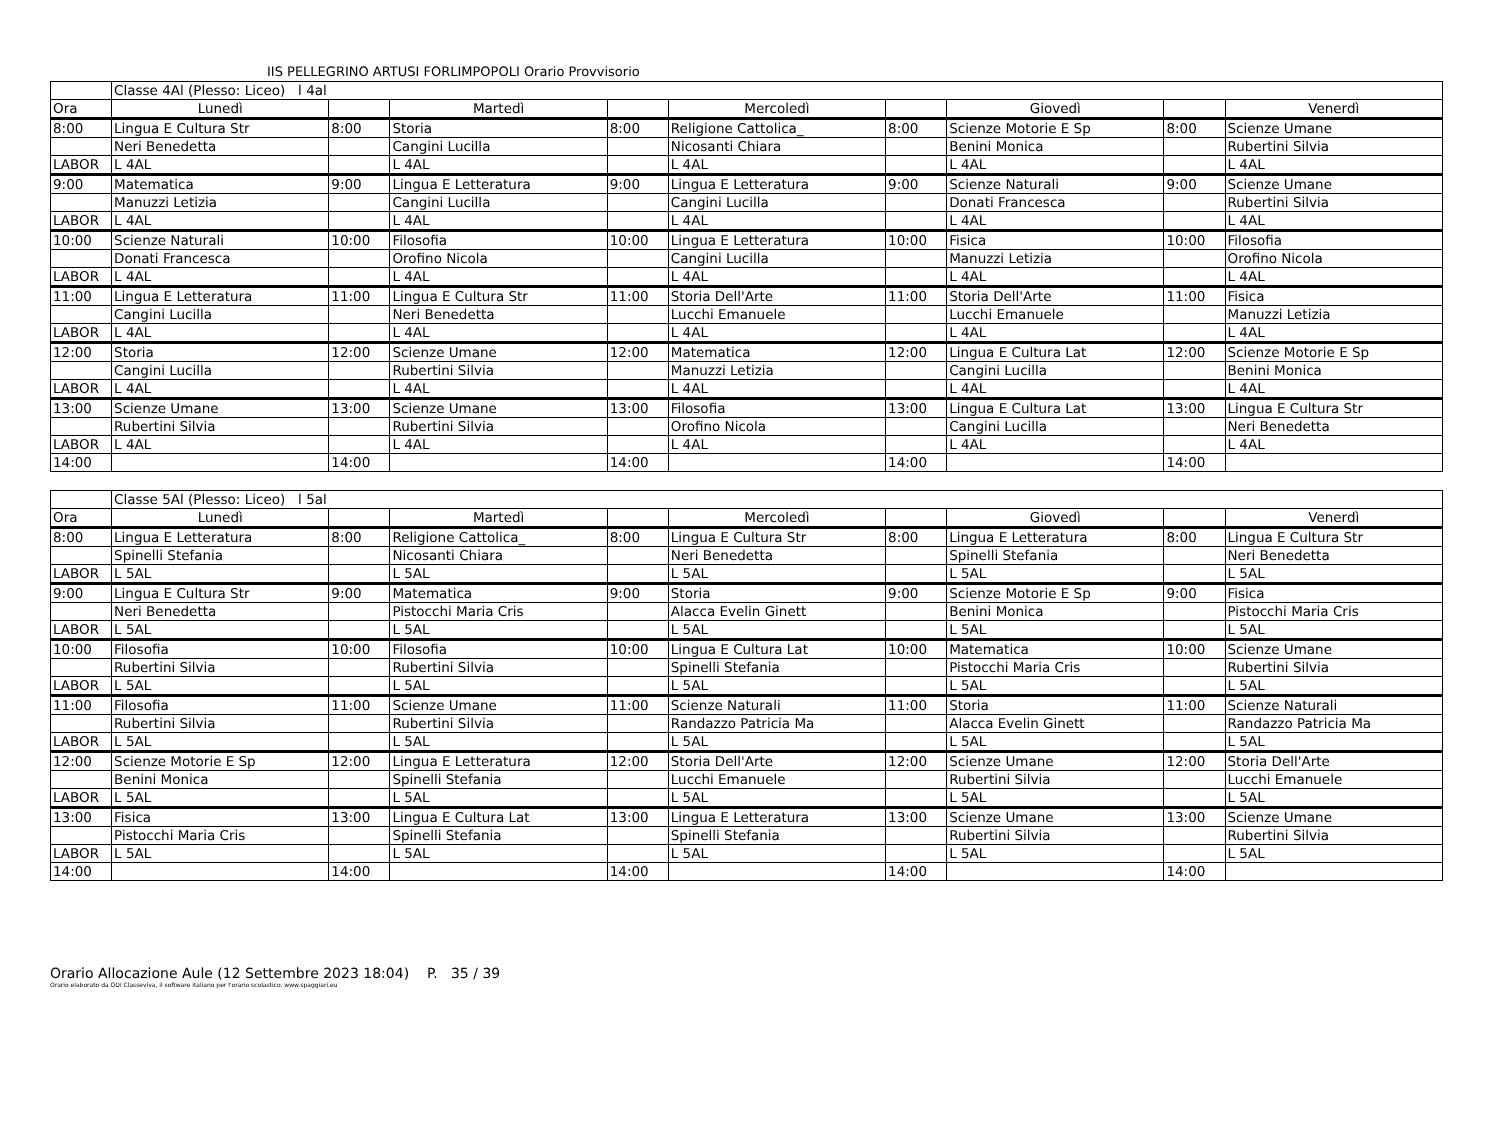IIS PELLEGRINO ARTUSI FORLIMPOPOLI Orario Provvisorio
| | Classe 4Al (Plesso: Liceo) l 4al | | | | | | | | |
| Ora | Lunedì | | Martedì | | Mercoledì | | Giovedì | | Venerdì |
| 8:00 | Lingua E Cultura Str | 8:00 | Storia | 8:00 | Religione Cattolica_ | 8:00 | Scienze Motorie E Sp | 8:00 | Scienze Umane |
| | Neri Benedetta | | Cangini Lucilla | | Nicosanti Chiara | | Benini Monica | | Rubertini Silvia |
| LABOR | L 4AL | | L 4AL | | L 4AL | | L 4AL | | L 4AL |
| 9:00 | Matematica | 9:00 | Lingua E Letteratura | 9:00 | Lingua E Letteratura | 9:00 | Scienze Naturali | 9:00 | Scienze Umane |
| | Manuzzi Letizia | | Cangini Lucilla | | Cangini Lucilla | | Donati Francesca | | Rubertini Silvia |
| LABOR | L 4AL | | L 4AL | | L 4AL | | L 4AL | | L 4AL |
| 10:00 | Scienze Naturali | 10:00 | Filosofia | 10:00 | Lingua E Letteratura | 10:00 | Fisica | 10:00 | Filosofia |
| | Donati Francesca | | Orofino Nicola | | Cangini Lucilla | | Manuzzi Letizia | | Orofino Nicola |
| LABOR | L 4AL | | L 4AL | | L 4AL | | L 4AL | | L 4AL |
| 11:00 | Lingua E Letteratura | 11:00 | Lingua E Cultura Str | 11:00 | Storia Dell'Arte | 11:00 | Storia Dell'Arte | 11:00 | Fisica |
| | Cangini Lucilla | | Neri Benedetta | | Lucchi Emanuele | | Lucchi Emanuele | | Manuzzi Letizia |
| LABOR | L 4AL | | L 4AL | | L 4AL | | L 4AL | | L 4AL |
| 12:00 | Storia | 12:00 | Scienze Umane | 12:00 | Matematica | 12:00 | Lingua E Cultura Lat | 12:00 | Scienze Motorie E Sp |
| | Cangini Lucilla | | Rubertini Silvia | | Manuzzi Letizia | | Cangini Lucilla | | Benini Monica |
| LABOR | L 4AL | | L 4AL | | L 4AL | | L 4AL | | L 4AL |
| 13:00 | Scienze Umane | 13:00 | Scienze Umane | 13:00 | Filosofia | 13:00 | Lingua E Cultura Lat | 13:00 | Lingua E Cultura Str |
| | Rubertini Silvia | | Rubertini Silvia | | Orofino Nicola | | Cangini Lucilla | | Neri Benedetta |
| LABOR | L 4AL | | L 4AL | | L 4AL | | L 4AL | | L 4AL |
| 14:00 | | 14:00 | | 14:00 | | 14:00 | | 14:00 | |
| | Classe 5Al (Plesso: Liceo) l 5al | | | | | | | | |
| Ora | Lunedì | | Martedì | | Mercoledì | | Giovedì | | Venerdì |
| 8:00 | Lingua E Letteratura | 8:00 | Religione Cattolica_ | 8:00 | Lingua E Cultura Str | 8:00 | Lingua E Letteratura | 8:00 | Lingua E Cultura Str |
| | Spinelli Stefania | | Nicosanti Chiara | | Neri Benedetta | | Spinelli Stefania | | Neri Benedetta |
| LABOR | L 5AL | | L 5AL | | L 5AL | | L 5AL | | L 5AL |
| 9:00 | Lingua E Cultura Str | 9:00 | Matematica | 9:00 | Storia | 9:00 | Scienze Motorie E Sp | 9:00 | Fisica |
| | Neri Benedetta | | Pistocchi Maria Cris | | Alacca Evelin Ginett | | Benini Monica | | Pistocchi Maria Cris |
| LABOR | L 5AL | | L 5AL | | L 5AL | | L 5AL | | L 5AL |
| 10:00 | Filosofia | 10:00 | Filosofia | 10:00 | Lingua E Cultura Lat | 10:00 | Matematica | 10:00 | Scienze Umane |
| | Rubertini Silvia | | Rubertini Silvia | | Spinelli Stefania | | Pistocchi Maria Cris | | Rubertini Silvia |
| LABOR | L 5AL | | L 5AL | | L 5AL | | L 5AL | | L 5AL |
| 11:00 | Filosofia | 11:00 | Scienze Umane | 11:00 | Scienze Naturali | 11:00 | Storia | 11:00 | Scienze Naturali |
| | Rubertini Silvia | | Rubertini Silvia | | Randazzo Patricia Ma | | Alacca Evelin Ginett | | Randazzo Patricia Ma |
| LABOR | L 5AL | | L 5AL | | L 5AL | | L 5AL | | L 5AL |
| 12:00 | Scienze Motorie E Sp | 12:00 | Lingua E Letteratura | 12:00 | Storia Dell'Arte | 12:00 | Scienze Umane | 12:00 | Storia Dell'Arte |
| | Benini Monica | | Spinelli Stefania | | Lucchi Emanuele | | Rubertini Silvia | | Lucchi Emanuele |
| LABOR | L 5AL | | L 5AL | | L 5AL | | L 5AL | | L 5AL |
| 13:00 | Fisica | 13:00 | Lingua E Cultura Lat | 13:00 | Lingua E Letteratura | 13:00 | Scienze Umane | 13:00 | Scienze Umane |
| | Pistocchi Maria Cris | | Spinelli Stefania | | Spinelli Stefania | | Rubertini Silvia | | Rubertini Silvia |
| LABOR | L 5AL | | L 5AL | | L 5AL | | L 5AL | | L 5AL |
| 14:00 | | 14:00 | | 14:00 | | 14:00 | | 14:00 | |
Orario Allocazione Aule (12 Settembre 2023 18:04) P. 35 / 39
Orario elaborato da ODI Classeviva, il software italiano per l'orario scolastico. www.spaggiari.eu